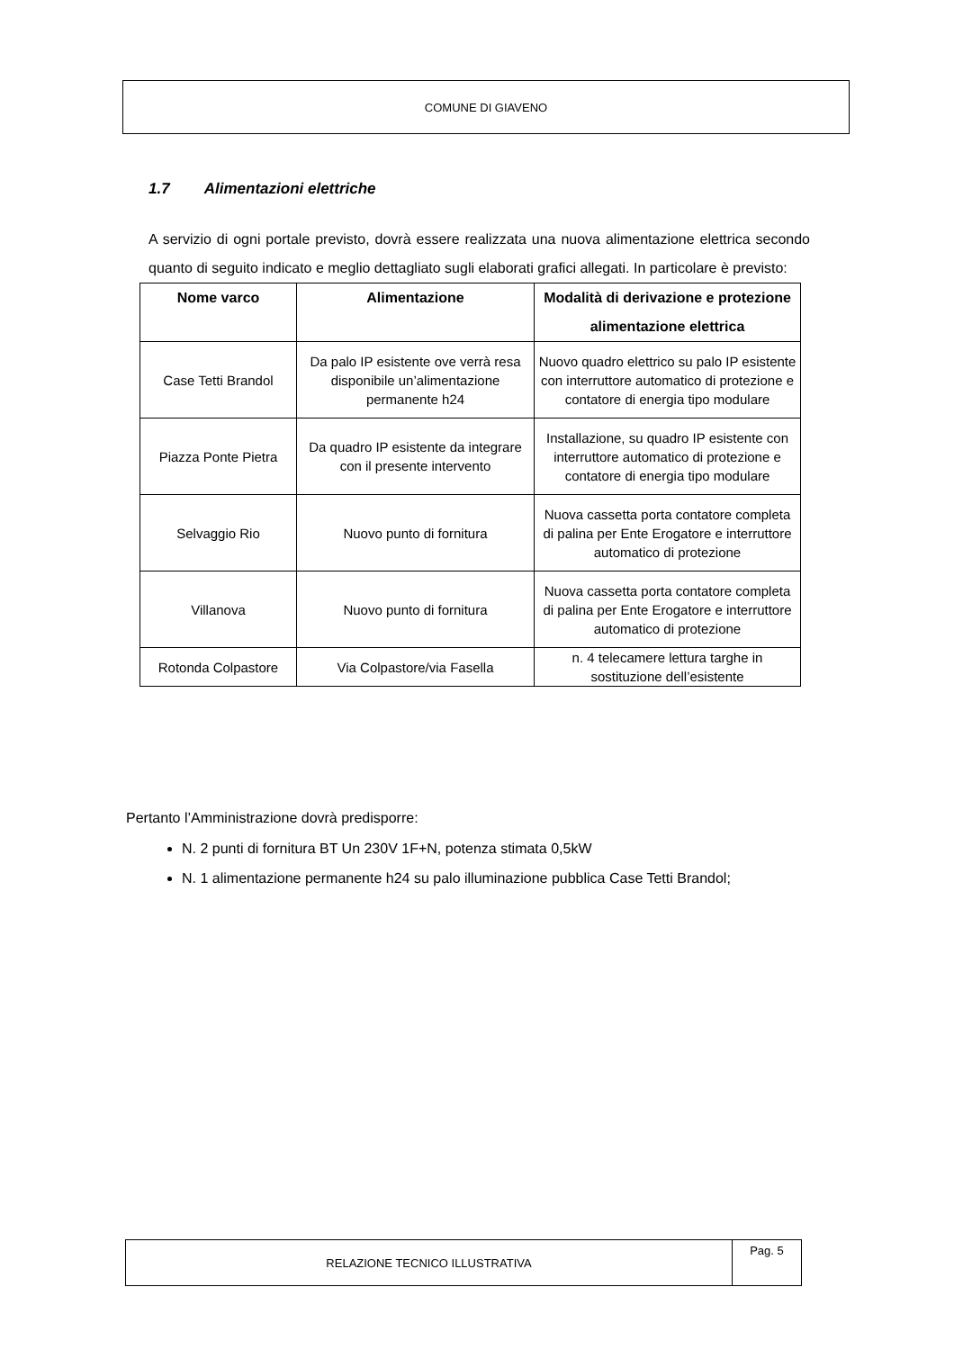COMUNE DI GIAVENO
1.7 Alimentazioni elettriche
A servizio di ogni portale previsto, dovrà essere realizzata una nuova alimentazione elettrica secondo quanto di seguito indicato e meglio dettagliato sugli elaborati grafici allegati. In particolare è previsto:
| Nome varco | Alimentazione | Modalità di derivazione e protezione alimentazione elettrica |
| --- | --- | --- |
| Case Tetti Brandol | Da palo IP esistente ove verrà resa disponibile un’alimentazione permanente h24 | Nuovo quadro elettrico su palo IP esistente con interruttore automatico di protezione e contatore di energia tipo modulare |
| Piazza Ponte Pietra | Da quadro IP esistente da integrare con il presente intervento | Installazione, su quadro IP esistente con interruttore automatico di protezione e contatore di energia tipo modulare |
| Selvaggio Rio | Nuovo punto di fornitura | Nuova cassetta porta contatore completa di palina per Ente Erogatore e interruttore automatico di protezione |
| Villanova | Nuovo punto di fornitura | Nuova cassetta porta contatore completa di palina per Ente Erogatore e interruttore automatico di protezione |
| Rotonda Colpastore | Via Colpastore/via Fasella | n. 4 telecamere lettura targhe in sostituzione dell’esistente |
Pertanto l’Amministrazione dovrà predisporre:
N. 2 punti di fornitura BT Un 230V 1F+N, potenza stimata 0,5kW
N. 1 alimentazione permanente h24 su palo illuminazione pubblica Case Tetti Brandol;
RELAZIONE TECNICO ILLUSTRATIVA
Pag. 5